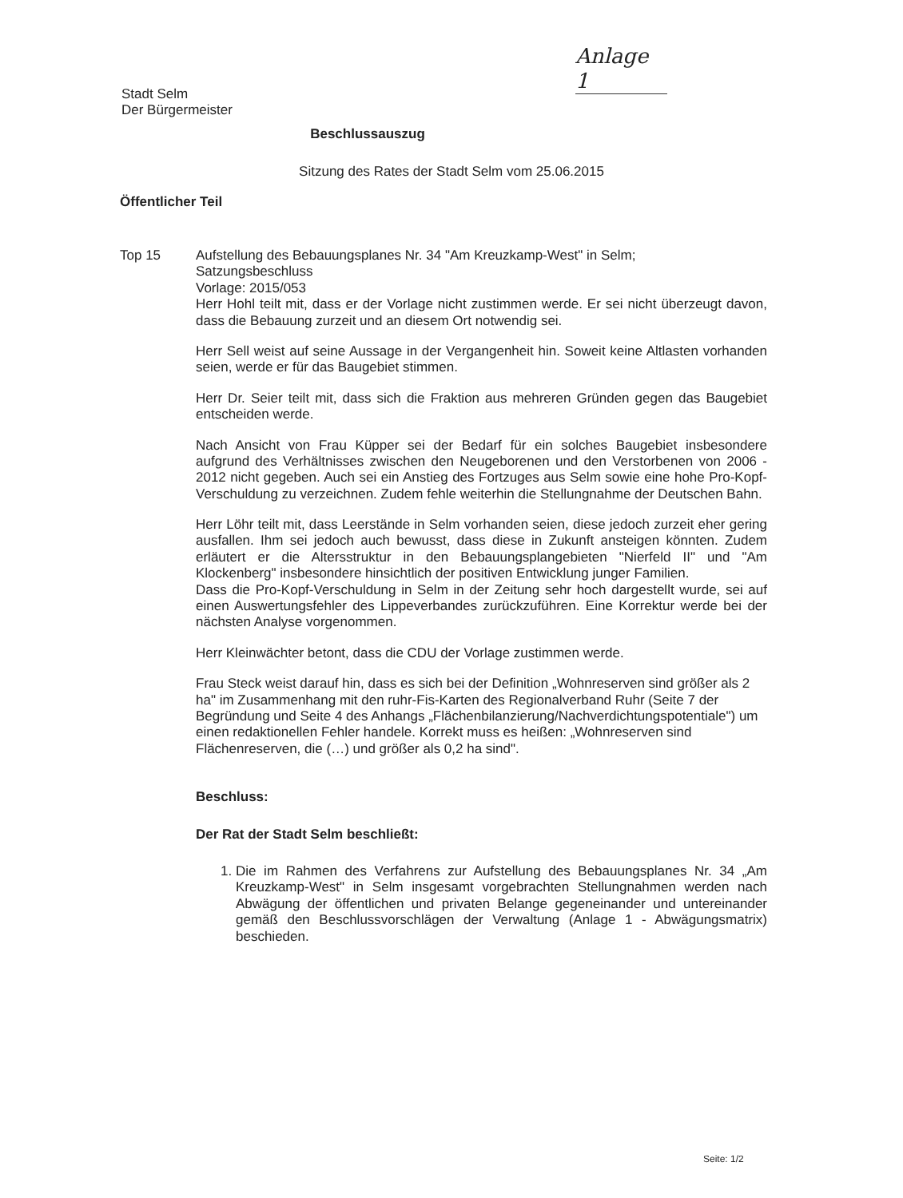Anlage 1
Stadt Selm
Der Bürgermeister
Beschlussauszug
Sitzung des Rates der Stadt Selm vom 25.06.2015
Öffentlicher Teil
Top 15 Aufstellung des Bebauungsplanes Nr. 34 "Am Kreuzkamp-West" in Selm;
Satzungsbeschluss
Vorlage: 2015/053
Herr Hohl teilt mit, dass er der Vorlage nicht zustimmen werde. Er sei nicht überzeugt davon, dass die Bebauung zurzeit und an diesem Ort notwendig sei.
Herr Sell weist auf seine Aussage in der Vergangenheit hin. Soweit keine Altlasten vorhanden seien, werde er für das Baugebiet stimmen.
Herr Dr. Seier teilt mit, dass sich die Fraktion aus mehreren Gründen gegen das Baugebiet entscheiden werde.
Nach Ansicht von Frau Küpper sei der Bedarf für ein solches Baugebiet insbesondere aufgrund des Verhältnisses zwischen den Neugeborenen und den Verstorbenen von 2006 - 2012 nicht gegeben. Auch sei ein Anstieg des Fortzuges aus Selm sowie eine hohe Pro-Kopf-Verschuldung zu verzeichnen. Zudem fehle weiterhin die Stellungnahme der Deutschen Bahn.
Herr Löhr teilt mit, dass Leerstände in Selm vorhanden seien, diese jedoch zurzeit eher gering ausfallen. Ihm sei jedoch auch bewusst, dass diese in Zukunft ansteigen könnten. Zudem erläutert er die Altersstruktur in den Bebauungsplangebieten "Nierfeld II" und "Am Klockenberg" insbesondere hinsichtlich der positiven Entwicklung junger Familien.
Dass die Pro-Kopf-Verschuldung in Selm in der Zeitung sehr hoch dargestellt wurde, sei auf einen Auswertungsfehler des Lippeverbandes zurückzuführen. Eine Korrektur werde bei der nächsten Analyse vorgenommen.
Herr Kleinwächter betont, dass die CDU der Vorlage zustimmen werde.
Frau Steck weist darauf hin, dass es sich bei der Definition „Wohnreserven sind größer als 2 ha" im Zusammenhang mit den ruhr-Fis-Karten des Regionalverband Ruhr (Seite 7 der Begründung und Seite 4 des Anhangs „Flächenbilanzierung/Nachverdichtungspotentiale") um einen redaktionellen Fehler handele. Korrekt muss es heißen: „Wohnreserven sind Flächenreserven, die (…) und größer als 0,2 ha sind".
Beschluss:
Der Rat der Stadt Selm beschließt:
1. Die im Rahmen des Verfahrens zur Aufstellung des Bebauungsplanes Nr. 34 „Am Kreuzkamp-West" in Selm insgesamt vorgebrachten Stellungnahmen werden nach Abwägung der öffentlichen und privaten Belange gegeneinander und untereinander gemäß den Beschlussvorschlägen der Verwaltung (Anlage 1 - Abwägungsmatrix) beschieden.
Seite: 1/2